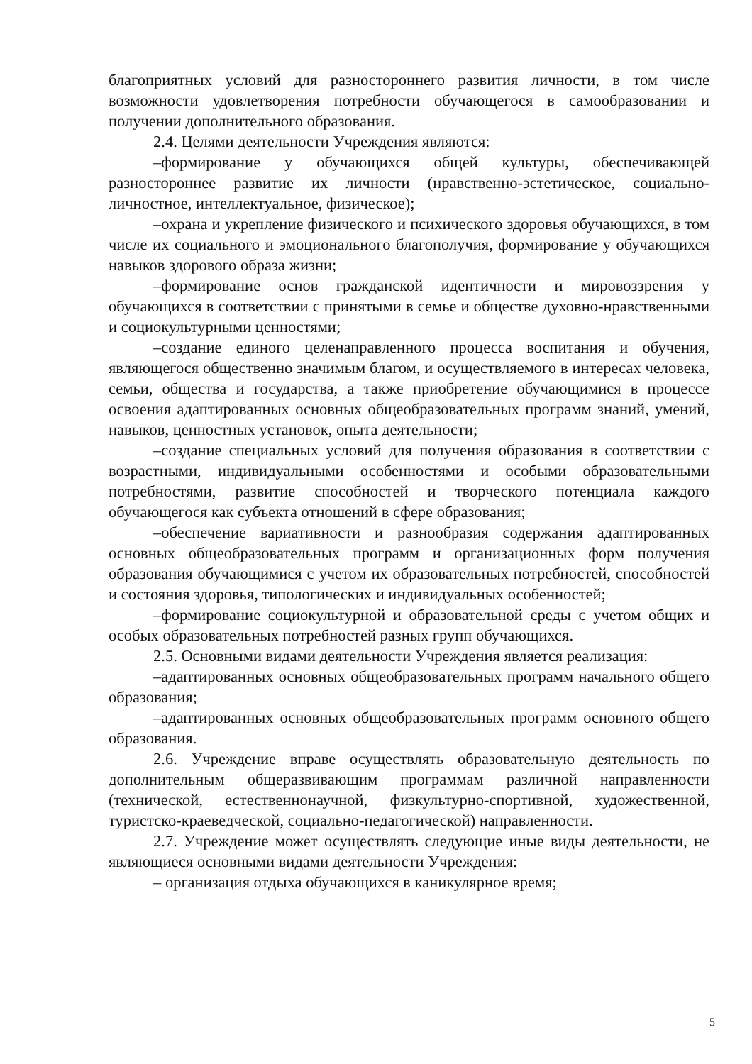благоприятных условий для разностороннего развития личности, в том числе возможности удовлетворения потребности обучающегося в самообразовании и получении дополнительного образования.
2.4. Целями деятельности Учреждения являются:
–формирование у обучающихся общей культуры, обеспечивающей разностороннее развитие их личности (нравственно-эстетическое, социально-личностное, интеллектуальное, физическое);
–охрана и укрепление физического и психического здоровья обучающихся, в том числе их социального и эмоционального благополучия, формирование у обучающихся навыков здорового образа жизни;
–формирование основ гражданской идентичности и мировоззрения у обучающихся в соответствии с принятыми в семье и обществе духовно-нравственными и социокультурными ценностями;
–создание единого целенаправленного процесса воспитания и обучения, являющегося общественно значимым благом, и осуществляемого в интересах человека, семьи, общества и государства, а также приобретение обучающимися в процессе освоения адаптированных основных общеобразовательных программ знаний, умений, навыков, ценностных установок, опыта деятельности;
–создание специальных условий для получения образования в соответствии с возрастными, индивидуальными особенностями и особыми образовательными потребностями, развитие способностей и творческого потенциала каждого обучающегося как субъекта отношений в сфере образования;
–обеспечение вариативности и разнообразия содержания адаптированных основных общеобразовательных программ и организационных форм получения образования обучающимися с учетом их образовательных потребностей, способностей и состояния здоровья, типологических и индивидуальных особенностей;
–формирование социокультурной и образовательной среды с учетом общих и особых образовательных потребностей разных групп обучающихся.
2.5. Основными видами деятельности Учреждения является реализация:
–адаптированных основных общеобразовательных программ начального общего образования;
–адаптированных основных общеобразовательных программ основного общего образования.
2.6. Учреждение вправе осуществлять образовательную деятельность по дополнительным общеразвивающим программам различной направленности (технической, естественнонаучной, физкультурно-спортивной, художественной, туристско-краеведческой, социально-педагогической) направленности.
2.7. Учреждение может осуществлять следующие иные виды деятельности, не являющиеся основными видами деятельности Учреждения:
– организация отдыха обучающихся в каникулярное время;
5